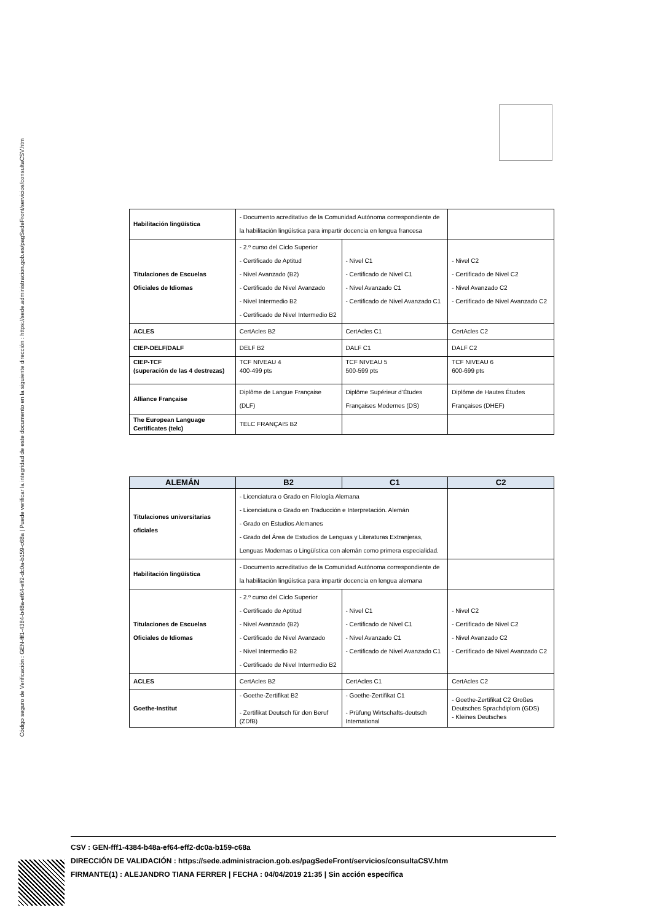Código seguro de Verificación : GEN-fff1-4384-b48a-ef64-eff2-dc0a-b159-c68a | Puede verificar la integridad de este documento en la siguiente dirección : https://sede.administracion.gob.es/pagSedeFront/servicios/consultaCSV.htm
| Habilitación lingüística | - Documento acreditativo de la Comunidad Autónoma correspondiente de la habilitación lingüística para impartir docencia en lengua francesa | | |
| Titulaciones de Escuelas Oficiales de Idiomas | - 2.º curso del Ciclo Superior - Certificado de Aptitud - Nivel Avanzado (B2) - Certificado de Nivel Avanzado - Nivel Intermedio B2 - Certificado de Nivel Intermedio B2 | - Nivel C1 - Certificado de Nivel C1 - Nivel Avanzado C1 - Certificado de Nivel Avanzado C1 | - Nivel C2 - Certificado de Nivel C2 - Nivel Avanzado C2 - Certificado de Nivel Avanzado C2 |
| ACLES | CertAcles B2 | CertAcles C1 | CertAcles C2 |
| CIEP-DELF/DALF | DELF B2 | DALF C1 | DALF C2 |
| CIEP-TCF (superación de las 4 destrezas) | TCF NIVEAU 4 400-499 pts | TCF NIVEAU 5 500-599 pts | TCF NIVEAU 6 600-699 pts |
| Alliance Française | Diplôme de Langue Française (DLF) | Diplôme Supérieur d’Études Françaises Modernes (DS) | Diplôme de Hautes Études Françaises (DHEF) |
| The European Language Certificates (telc) | TELC FRANÇAIS B2 | | |
| ALEMÁN | B2 | C1 | C2 |
| --- | --- | --- | --- |
| Titulaciones universitarias oficiales | - Licenciatura o Grado en Filología Alemana - Licenciatura o Grado en Traducción e Interpretación. Alemán - Grado en Estudios Alemanes - Grado del Área de Estudios de Lenguas y Literaturas Extranjeras, Lenguas Modernas o Lingüística con alemán como primera especialidad. | | |
| Habilitación lingüística | - Documento acreditativo de la Comunidad Autónoma correspondiente de la habilitación lingüística para impartir docencia en lengua alemana | | |
| Titulaciones de Escuelas Oficiales de Idiomas | - 2.º curso del Ciclo Superior - Certificado de Aptitud - Nivel Avanzado (B2) - Certificado de Nivel Avanzado - Nivel Intermedio B2 - Certificado de Nivel Intermedio B2 | - Nivel C1 - Certificado de Nivel C1 - Nivel Avanzado C1 - Certificado de Nivel Avanzado C1 | - Nivel C2 - Certificado de Nivel C2 - Nivel Avanzado C2 - Certificado de Nivel Avanzado C2 |
| ACLES | CertAcles B2 | CertAcles C1 | CertAcles C2 |
| Goethe-Institut | - Goethe-Zertifikat B2 - Zertifikat Deutsch für den Beruf (ZDfB) | - Goethe-Zertifikat C1 - Prüfung Wirtschafts-deutsch International | - Goethe-Zertifikat C2 Großes Deutsches Sprachdiplom (GDS) - Kleines Deutsches |
CSV : GEN-fff1-4384-b48a-ef64-eff2-dc0a-b159-c68a
DIRECCIÓN DE VALIDACIÓN : https://sede.administracion.gob.es/pagSedeFront/servicios/consultaCSV.htm
FIRMANTE(1) : ALEJANDRO TIANA FERRER | FECHA : 04/04/2019 21:35 | Sin acción específica